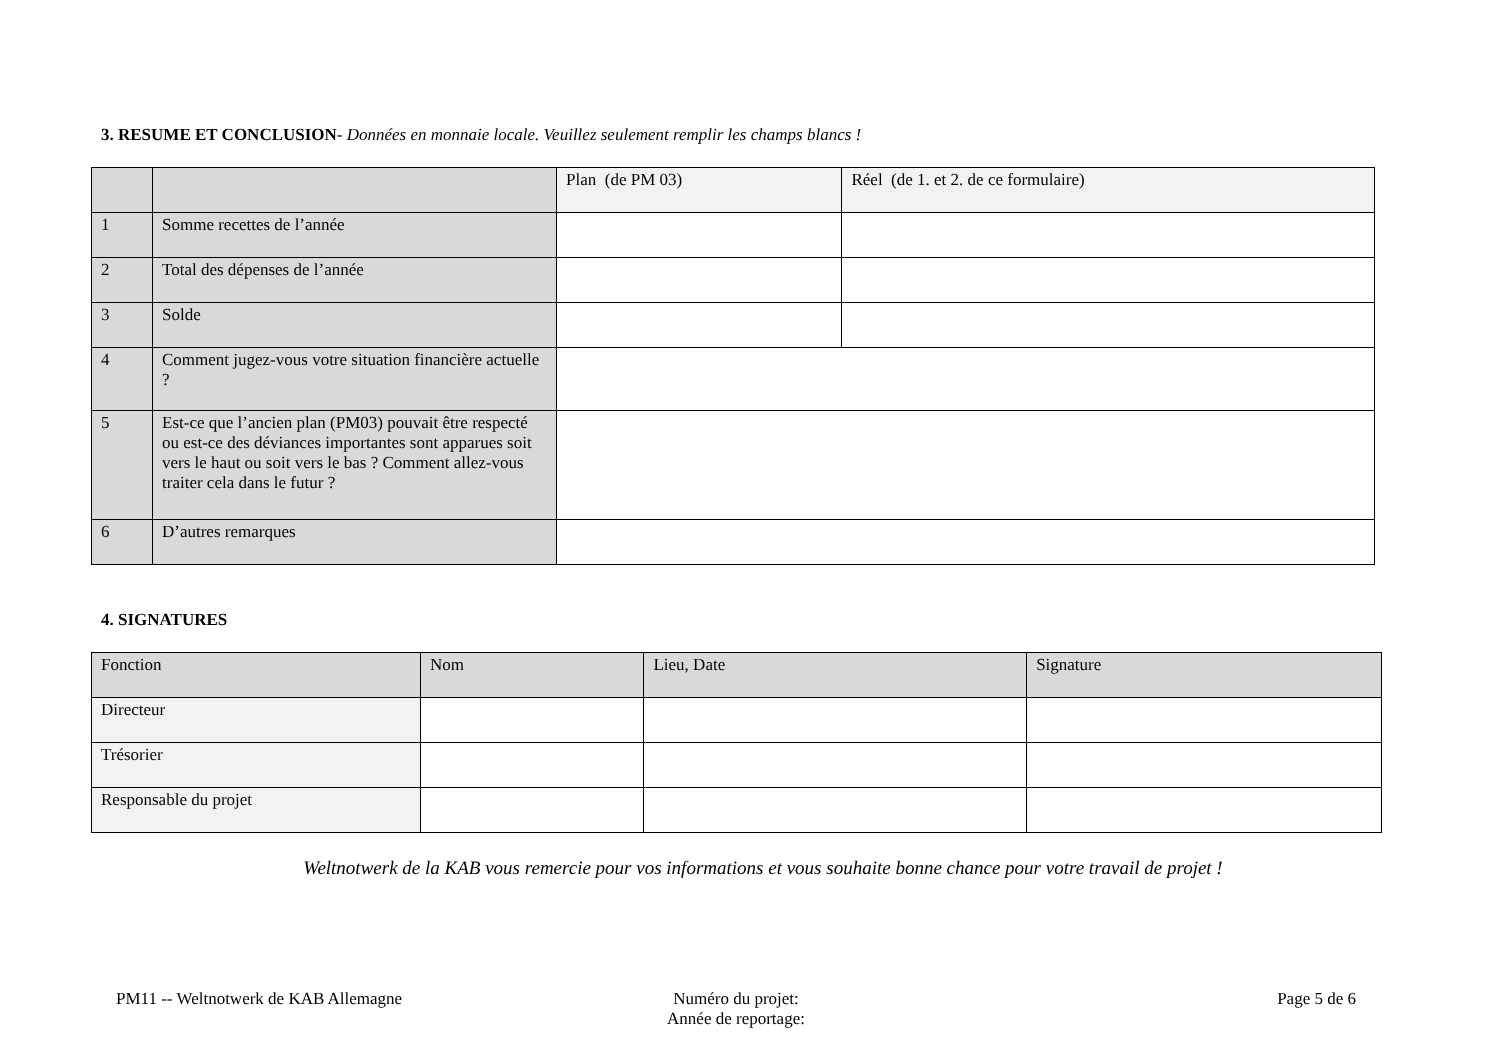3. RESUME ET CONCLUSION- Données en monnaie locale. Veuillez seulement remplir les champs blancs !
| | | Plan (de PM 03) | Réel (de 1. et 2. de ce formulaire) |
| 1 | Somme recettes de l’année | | |
| 2 | Total des dépenses de l’année | | |
| 3 | Solde | | |
| 4 | Comment jugez-vous votre situation financière actuelle ? | | |
| 5 | Est-ce que l’ancien plan (PM03) pouvait être respecté ou est-ce des déviances importantes sont apparues soit vers le haut ou soit vers le bas ? Comment allez-vous traiter cela dans le futur ? | | |
| 6 | D’autres remarques | | |
4. SIGNATURES
| Fonction | Nom | Lieu, Date | Signature |
| Directeur | | | |
| Trésorier | | | |
| Responsable du projet | | | |
Weltnotwerk de la KAB vous remercie pour vos informations et vous souhaite bonne chance pour votre travail de projet !
PM11 -- Weltnotwerk de KAB Allemagne
Numéro du projet:
Année de reportage:
Page 5 de 6